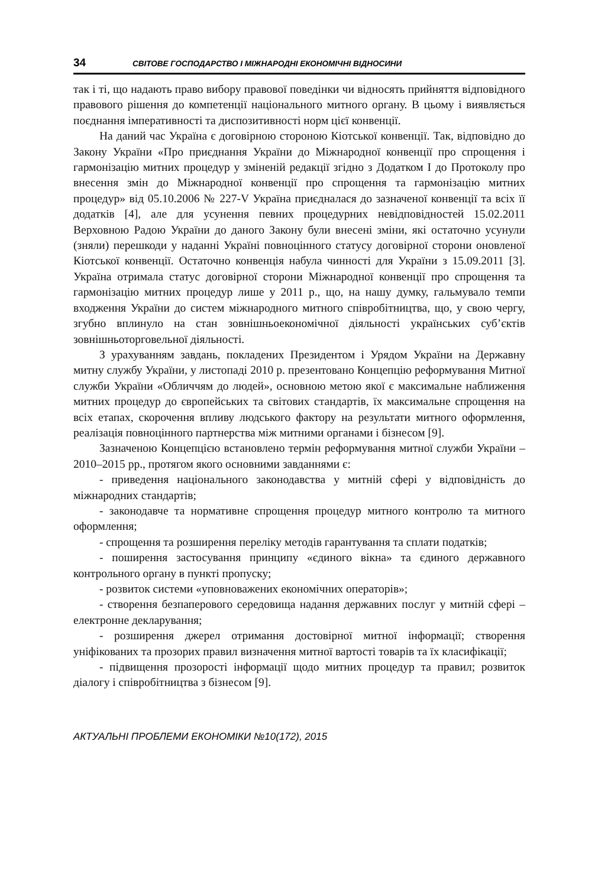34 СВІТОВЕ ГОСПОДАРСТВО І МІЖНАРОДНІ ЕКОНОМІЧНІ ВІДНОСИНИ
так і ті, що надають право вибору правової поведінки чи відносять прийняття відповідного правового рішення до компетенції національного митного органу. В цьому і виявляється поєднання імперативності та диспозитивності норм цієї конвенції.
На даний час Україна є договірною стороною Кіотської конвенції. Так, відповідно до Закону України «Про приєднання України до Міжнародної конвенції про спрощення і гармонізацію митних процедур у зміненій редакції згідно з Додатком І до Протоколу про внесення змін до Міжнародної конвенції про спрощення та гармонізацію митних процедур» від 05.10.2006 № 227-V Україна приєдналася до зазначеної конвенції та всіх її додатків [4], але для усунення певних процедурних невідповідностей 15.02.2011 Верховною Радою України до даного Закону були внесені зміни, які остаточно усунули (зняли) перешкоди у наданні Україні повноцінного статусу договірної сторони оновленої Кіотської конвенції. Остаточно конвенція набула чинності для України з 15.09.2011 [3]. Україна отримала статус договірної сторони Міжнародної конвенції про спрощення та гармонізацію митних процедур лише у 2011 р., що, на нашу думку, гальмувало темпи входження України до систем міжнародного митного співробітництва, що, у свою чергу, згубно вплинуло на стан зовнішньоекономічної діяльності українських суб’єктів зовнішньоторговельної діяльності.
З урахуванням завдань, покладених Президентом і Урядом України на Державну митну службу України, у листопаді 2010 р. презентовано Концепцію реформування Митної служби України «Обличчям до людей», основною метою якої є максимальне наближення митних процедур до європейських та світових стандартів, їх максимальне спрощення на всіх етапах, скорочення впливу людського фактору на результати митного оформлення, реалізація повноцінного партнерства між митними органами і бізнесом [9].
Зазначеною Концепцією встановлено термін реформування митної служби України – 2010–2015 рр., протягом якого основними завданнями є:
- приведення національного законодавства у митній сфері у відповідність до міжнародних стандартів;
- законодавче та нормативне спрощення процедур митного контролю та митного оформлення;
- спрощення та розширення переліку методів гарантування та сплати податків;
- поширення застосування принципу «єдиного вікна» та єдиного державного контрольного органу в пункті пропуску;
- розвиток системи «уповноважених економічних операторів»;
- створення безпаперового середовища надання державних послуг у митній сфері – електронне декларування;
- розширення джерел отримання достовірної митної інформації; створення уніфікованих та прозорих правил визначення митної вартості товарів та їх класифікації;
- підвищення прозорості інформації щодо митних процедур та правил; розвиток діалогу і співробітництва з бізнесом [9].
АКТУАЛЬНІ ПРОБЛЕМИ ЕКОНОМІКИ №10(172), 2015